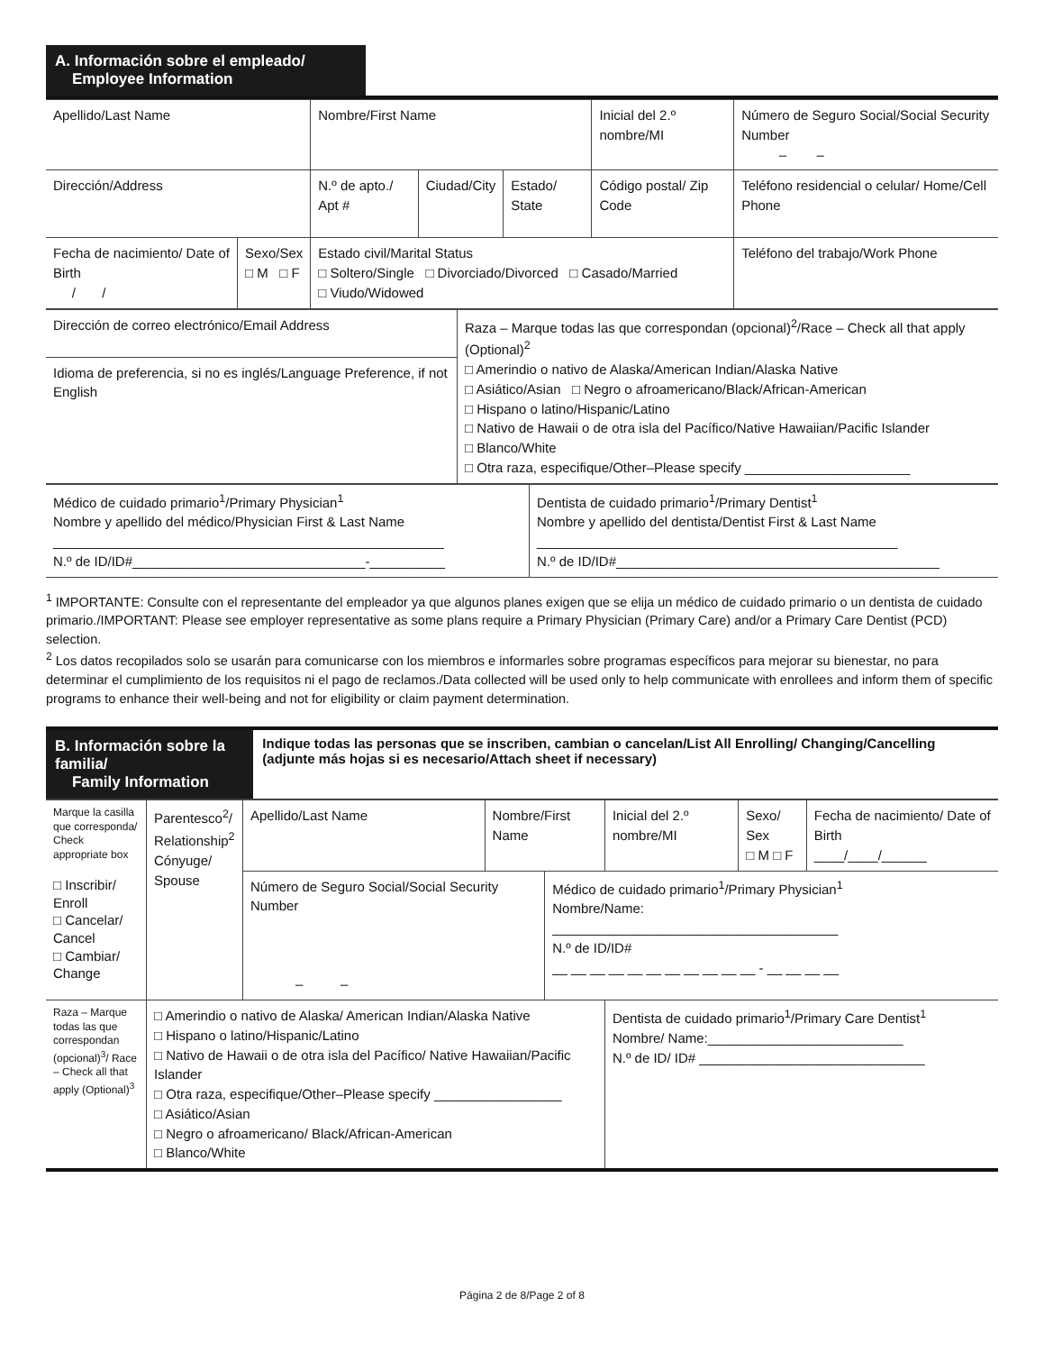A. Información sobre el empleado/
Employee Information
| Apellido/Last Name | | | Nombre/First Name | | | Inicial del 2.º nombre/MI | Número de Seguro Social/Social Security Number – – |
| Dirección/Address | | | N.º de apto./ Apt # | Ciudad/City | Estado/ State | Código postal/ Zip Code | Teléfono residencial o celular/ Home/Cell Phone |
| Fecha de nacimiento/ Date of Birth / / | Sexo/Sex □ M □ F | Estado civil/Marital Status □ Soltero/Single □ Divorciado/Divorced □ Casado/Married □ Viudo/Widowed | | | | | Teléfono del trabajo/Work Phone |
| Dirección de correo electrónico/Email Address | Raza – Marque todas las que correspondan (opcional)<sup>2</sup>/Race – Check all that apply (Optional)<sup>2</sup> □ Amerindio o nativo de Alaska/American Indian/Alaska Native □ Asiático/Asian □ Negro o afroamericano/Black/African-American □ Hispano o latino/Hispanic/Latino □ Nativo de Hawaii o de otra isla del Pacífico/Native Hawaiian/Pacific Islander □ Blanco/White □ Otra raza, especifique/Other–Please specify ______________________ |
| Idioma de preferencia, si no es inglés/Language Preference, if not English | |
| Médico de cuidado primario<sup>1</sup>/Primary Physician<sup>1</sup> Nombre y apellido del médico/Physician First & Last Name ____________________________________________________ N.º de ID/ID#_______________________________-__________ | Dentista de cuidado primario<sup>1</sup>/Primary Dentist<sup>1</sup> Nombre y apellido del dentista/Dentist First & Last Name ________________________________________________ N.º de ID/ID#___________________________________________ |
<sup>1</sup> IMPORTANTE: Consulte con el representante del empleador ya que algunos planes exigen que se elija un médico de cuidado primario o un dentista de cuidado primario./IMPORTANT: Please see employer representative as some plans require a Primary Physician (Primary Care) and/or a Primary Care Dentist (PCD) selection.
<sup>2</sup> Los datos recopilados solo se usarán para comunicarse con los miembros e informarles sobre programas específicos para mejorar su bienestar, no para determinar el cumplimiento de los requisitos ni el pago de reclamos./Data collected will be used only to help communicate with enrollees and inform them of specific programs to enhance their well-being and not for eligibility or claim payment determination.
B. Información sobre la familia/
Family Information
Indique todas las personas que se inscriben, cambian o cancelan/List All Enrolling/ Changing/Cancelling (adjunte más hojas si es necesario/Attach sheet if necessary)
| Marque la casilla que corresponda/ Check appropriate box □ Inscribir/ Enroll □ Cancelar/ Cancel □ Cambiar/ Change | Parentesco<sup>2</sup>/ Relationship<sup>2</sup> Cónyuge/ Spouse | Apellido/Last Name | Nombre/First Name | | Inicial del 2.º nombre/MI | Sexo/ Sex □ M □ F | Fecha de nacimiento/ Date of Birth ____/____/______ |
| | | Número de Seguro Social/Social Security Number – – | | Médico de cuidado primario<sup>1</sup>/Primary Physician<sup>1</sup> Nombre/Name: ______________________________________ N.º de ID/ID# __ __ __ __ __ __ __ __ __ __ __ - __ __ __ __ | | | |
| Raza – Marque todas las que correspondan (opcional)<sup>3</sup>/ Race – Check all that apply (Optional)<sup>3</sup> | □ Amerindio o nativo de Alaska/ American Indian/Alaska Native □ Hispano o latino/Hispanic/Latino □ Nativo de Hawaii o de otra isla del Pacífico/ Native Hawaiian/Pacific Islander □ Otra raza, especifique/Other–Please specify _________________ □ Asiático/Asian □ Negro o afroamericano/ Black/African-American □ Blanco/White | | | | Dentista de cuidado primario<sup>1</sup>/Primary Care Dentist<sup>1</sup> Nombre/ Name:__________________________ N.º de ID/ ID# ______________________________ | | |
Página 2 de 8/Page 2 of 8